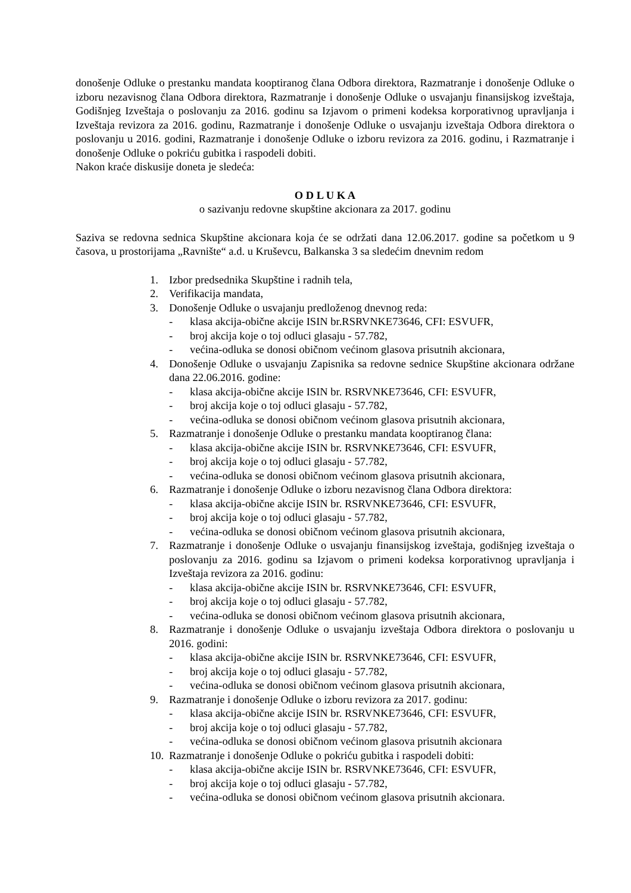donošenje Odluke o prestanku mandata kooptiranog člana Odbora direktora, Razmatranje i donošenje Odluke o izboru nezavisnog člana Odbora direktora, Razmatranje i donošenje Odluke o usvajanju finansijskog izveštaja, Godišnjeg Izveštaja o poslovanju za 2016. godinu sa Izjavom o primeni kodeksa korporativnog upravljanja i Izveštaja revizora za 2016. godinu, Razmatranje i donošenje Odluke o usvajanju izveštaja Odbora direktora o poslovanju u 2016. godini, Razmatranje i donošenje Odluke o izboru revizora za 2016. godinu, i Razmatranje i donošenje Odluke o pokriću gubitka i raspodeli dobiti.
Nakon kraće diskusije doneta je sledeća:
O D L U K A
o sazivanju redovne skupštine akcionara za 2017. godinu
Saziva se redovna sednica Skupštine akcionara koja će se održati dana 12.06.2017. godine sa početkom u 9 časova, u prostorijama „Ravnište“ a.d. u Kruševcu, Balkanska 3 sa sledećim dnevnim redom
1. Izbor predsednika Skupštine i radnih tela,
2. Verifikacija mandata,
3. Donošenje Odluke o usvajanju predloženog dnevnog reda:
- klasa akcija-obične akcije ISIN br.RSRVNKE73646, CFI: ESVUFR,
- broj akcija koje o toj odluci glasaju - 57.782,
- većina-odluka se donosi običnom većinom glasova prisutnih akcionara,
4. Donošenje Odluke o usvajanju Zapisnika sa redovne sednice Skupštine akcionara održane dana 22.06.2016. godine:
- klasa akcija-obične akcije ISIN br. RSRVNKE73646, CFI: ESVUFR,
- broj akcija koje o toj odluci glasaju - 57.782,
- većina-odluka se donosi običnom većinom glasova prisutnih akcionara,
5. Razmatranje i donošenje Odluke o prestanku mandata kooptiranog člana:
- klasa akcija-obične akcije ISIN br. RSRVNKE73646, CFI: ESVUFR,
- broj akcija koje o toj odluci glasaju - 57.782,
- većina-odluka se donosi običnom većinom glasova prisutnih akcionara,
6. Razmatranje i donošenje Odluke o izboru nezavisnog člana Odbora direktora:
- klasa akcija-obične akcije ISIN br. RSRVNKE73646, CFI: ESVUFR,
- broj akcija koje o toj odluci glasaju - 57.782,
- većina-odluka se donosi običnom većinom glasova prisutnih akcionara,
7. Razmatranje i donošenje Odluke o usvajanju finansijskog izveštaja, godišnjeg izveštaja o poslovanju za 2016. godinu sa Izjavom o primeni kodeksa korporativnog upravljanja i Izveštaja revizora za 2016. godinu:
- klasa akcija-obične akcije ISIN br. RSRVNKE73646, CFI: ESVUFR,
- broj akcija koje o toj odluci glasaju - 57.782,
- većina-odluka se donosi običnom većinom glasova prisutnih akcionara,
8. Razmatranje i donošenje Odluke o usvajanju izveštaja Odbora direktora o poslovanju u 2016. godini:
- klasa akcija-obične akcije ISIN br. RSRVNKE73646, CFI: ESVUFR,
- broj akcija koje o toj odluci glasaju - 57.782,
- većina-odluka se donosi običnom većinom glasova prisutnih akcionara,
9. Razmatranje i donošenje Odluke o izboru revizora za 2017. godinu:
- klasa akcija-obične akcije ISIN br. RSRVNKE73646, CFI: ESVUFR,
- broj akcija koje o toj odluci glasaju - 57.782,
- većina-odluka se donosi običnom većinom glasova prisutnih akcionara
10.
Razmatranje i donošenje Odluke o pokriću gubitka i raspodeli dobiti:
- klasa akcija-obične akcije ISIN br. RSRVNKE73646, CFI: ESVUFR,
- broj akcija koje o toj odluci glasaju - 57.782,
- većina-odluka se donosi običnom većinom glasova prisutnih akcionara.